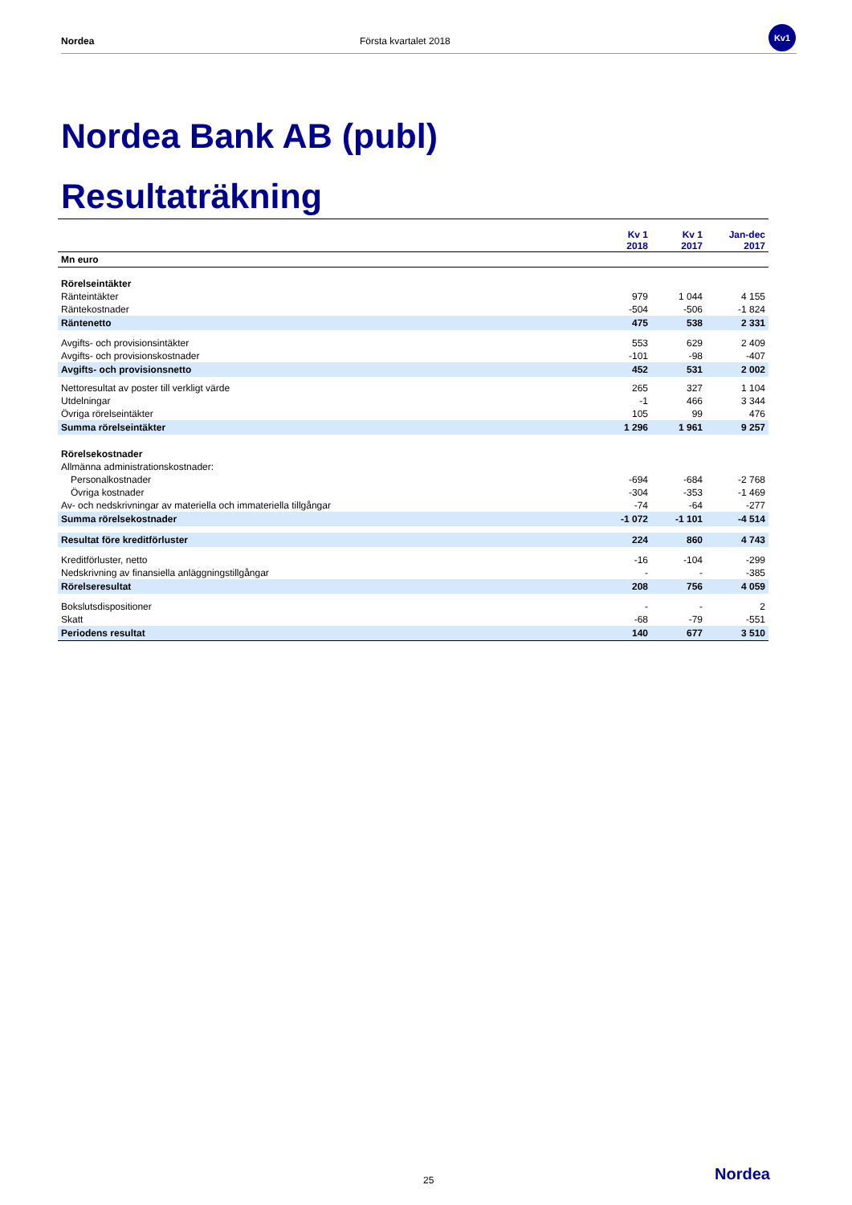Nordea Första kvartalet 2018
Kv1
Nordea Bank AB (publ)
Resultaträkning
| | Kv 1 2018 | Kv 1 2017 | Jan-dec 2017 |
| --- | --- | --- | --- |
| Mn euro | | | |
| Rörelseintäkter | | | |
| Ränteintäkter | 979 | 1 044 | 4 155 |
| Räntekostnader | -504 | -506 | -1 824 |
| Räntenetto | 475 | 538 | 2 331 |
| Avgifts- och provisionsintäkter | 553 | 629 | 2 409 |
| Avgifts- och provisionskostnader | -101 | -98 | -407 |
| Avgifts- och provisionsnetto | 452 | 531 | 2 002 |
| Nettoresultat av poster till verkligt värde | 265 | 327 | 1 104 |
| Utdelningar | -1 | 466 | 3 344 |
| Övriga rörelseintäkter | 105 | 99 | 476 |
| Summa rörelseintäkter | 1 296 | 1 961 | 9 257 |
| Rörelsekostnader | | | |
| Allmänna administrationskostnader: | | | |
| Personalkostnader | -694 | -684 | -2 768 |
| Övriga kostnader | -304 | -353 | -1 469 |
| Av- och nedskrivningar av materiella och immateriella tillgångar | -74 | -64 | -277 |
| Summa rörelsekostnader | -1 072 | -1 101 | -4 514 |
| Resultat före kreditförluster | 224 | 860 | 4 743 |
| Kreditförluster, netto | -16 | -104 | -299 |
| Nedskrivning av finansiella anläggningstillgångar | - | - | -385 |
| Rörelseresultat | 208 | 756 | 4 059 |
| Bokslutsdispositioner | - | - | 2 |
| Skatt | -68 | -79 | -551 |
| Periodens resultat | 140 | 677 | 3 510 |
25 Nordea